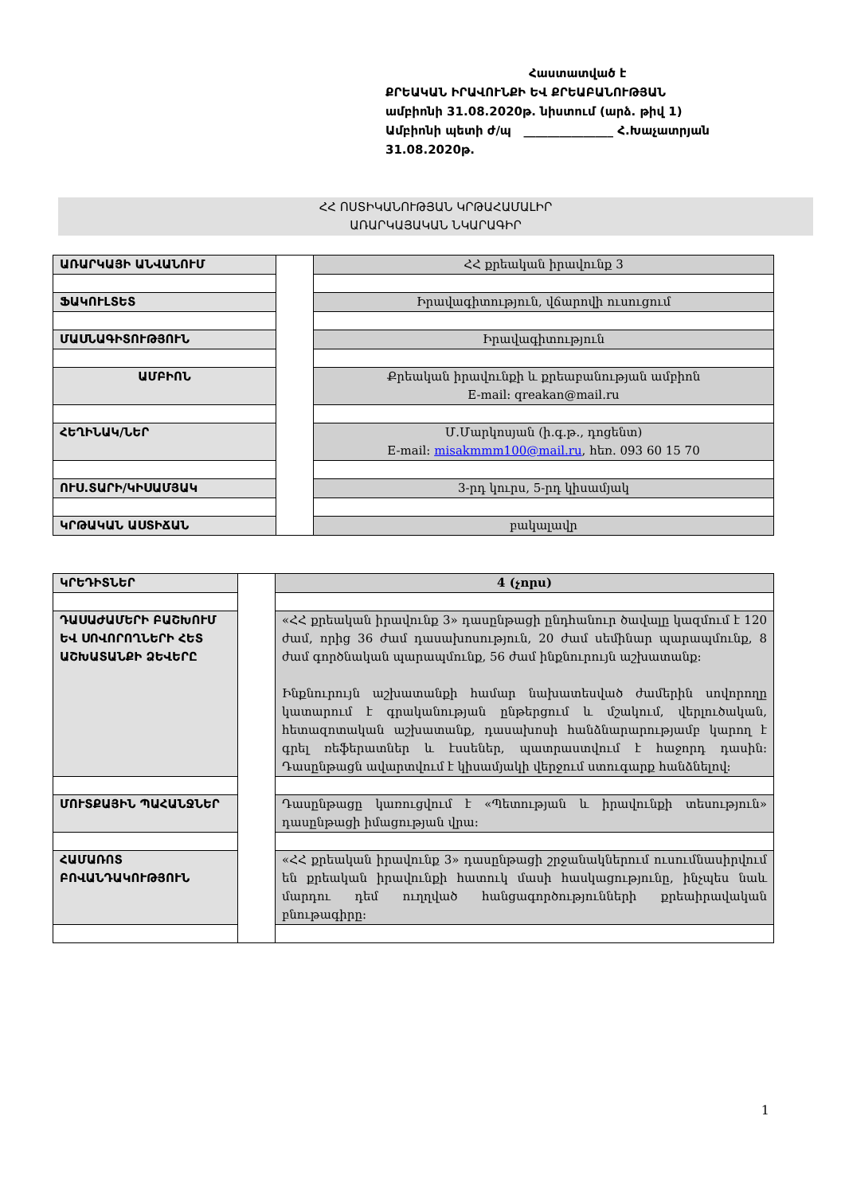Հաստատված է
ՔՐԵԱԿԱՆ ԻՐԱՎՈՒՆՔԻ ԵՎ ՔՐԵԱԲԱՆՈՒԹՅԱՆ
ամբիոնի 31.08.2020թ. նիստում (արձ. թիվ 1)
Ամբիոնի պետի ժ/պ _______________ Հ.Խաչատրյան
31.08.2020թ.
ՀՀ ՈՍՏԻԿԱՆՈՒԹՅԱՆ ԿՐԹԱՀԱՄԱԼԻՐ
ԱՌԱՐԿԱՅԱԿԱՆ ՆԿԱՐԱԳԻՐ
| ԱՌԱՐԿԱՅԻ ԱՆՎԱՆՈՒՄ | | ՀՀ քրեական իրավունք 3 |
| ՖԱԿՈՒԼՏԵՏ | | Իրավագիտություն, վճարովի ուսուցում |
| ՄԱՍՆԱԳԻՏՈՒԹՅՈՒՆ | | Իրավագիտություն |
| ԱՄԲԻՈՆ | | Քրեական իրավունքի և քրեաբանության ամբիոն E-mail: qreakan@mail.ru |
| ՀԵՂԻՆԱԿ/ՆԵՐ | | Մ.Մարկոսյան (ի.գ.թ., դոցենտ) E-mail: misakmmm100@mail.ru , հեռ. 093 60 15 70 |
| ՈՒՍ.ՏԱՐԻ/ԿԻՍԱՄՅԱԿ | | 3-րդ կուրս, 5-րդ կիսամյակ |
| ԿՐԹԱԿԱՆ ԱՍՏԻՃԱՆ | | բակալավր |
| ԿՐԵԴԻՏՆԵՐ | | 4 (չորս) |
| ԴԱՍԱԺԱՄԵՐԻ ԲԱՇԽՈՒՄ ԵՎ ՍՈՎՈՐՈՂՆԵՐԻ ՀԵՏ ԱՇԽԱՏԱՆՔԻ ՁԵՎԵՐԸ | | «ՀՀ քրեական իրավունք 3» դասընթացի ընդհանուր ծավալը կազմում է 120 ժամ, որից 36 ժամ դասախոսություն, 20 ժամ սեմինար պարապմունք, 8 ժամ գործնական պարապմունք, 56 ժամ ինքնուրույն աշխատանք: Ինքնուրույն աշխատանքի համար նախատեսված ժամերին սովորողը կատարում է գրականության ընթերցում և մշակում, վերլուծական, հետազոտական աշխատանք, դասախոսի հանձնարարությամբ կարող է գրել ռեֆերատներ և էսսեներ, պատրաստվում է հաջորդ դասին: Դասընթացն ավարտվում է կիսամյակի վերջում ստուգարք հանձնելով: |
| ՄՈՒՏՔԱՅԻՆ ՊԱՀԱՆՋՆԵՐ | | Դասընթացը կառուցվում է «Պետության և իրավունքի տեսություն» դասընթացի իմացության վրա: |
| ՀԱՄԱՌՈՏ ԲՈՎԱՆԴԱԿՈՒԹՅՈՒՆ | | «ՀՀ քրեական իրավունք 3» դասընթացի շրջանակներում ուսումնասիրվում են քրեական իրավունքի հատուկ մասի հասկացությունը, ինչպես նաև մարդու դեմ ուղղված հանցագործությունների քրեաիրավական բնութագիրը: |
1